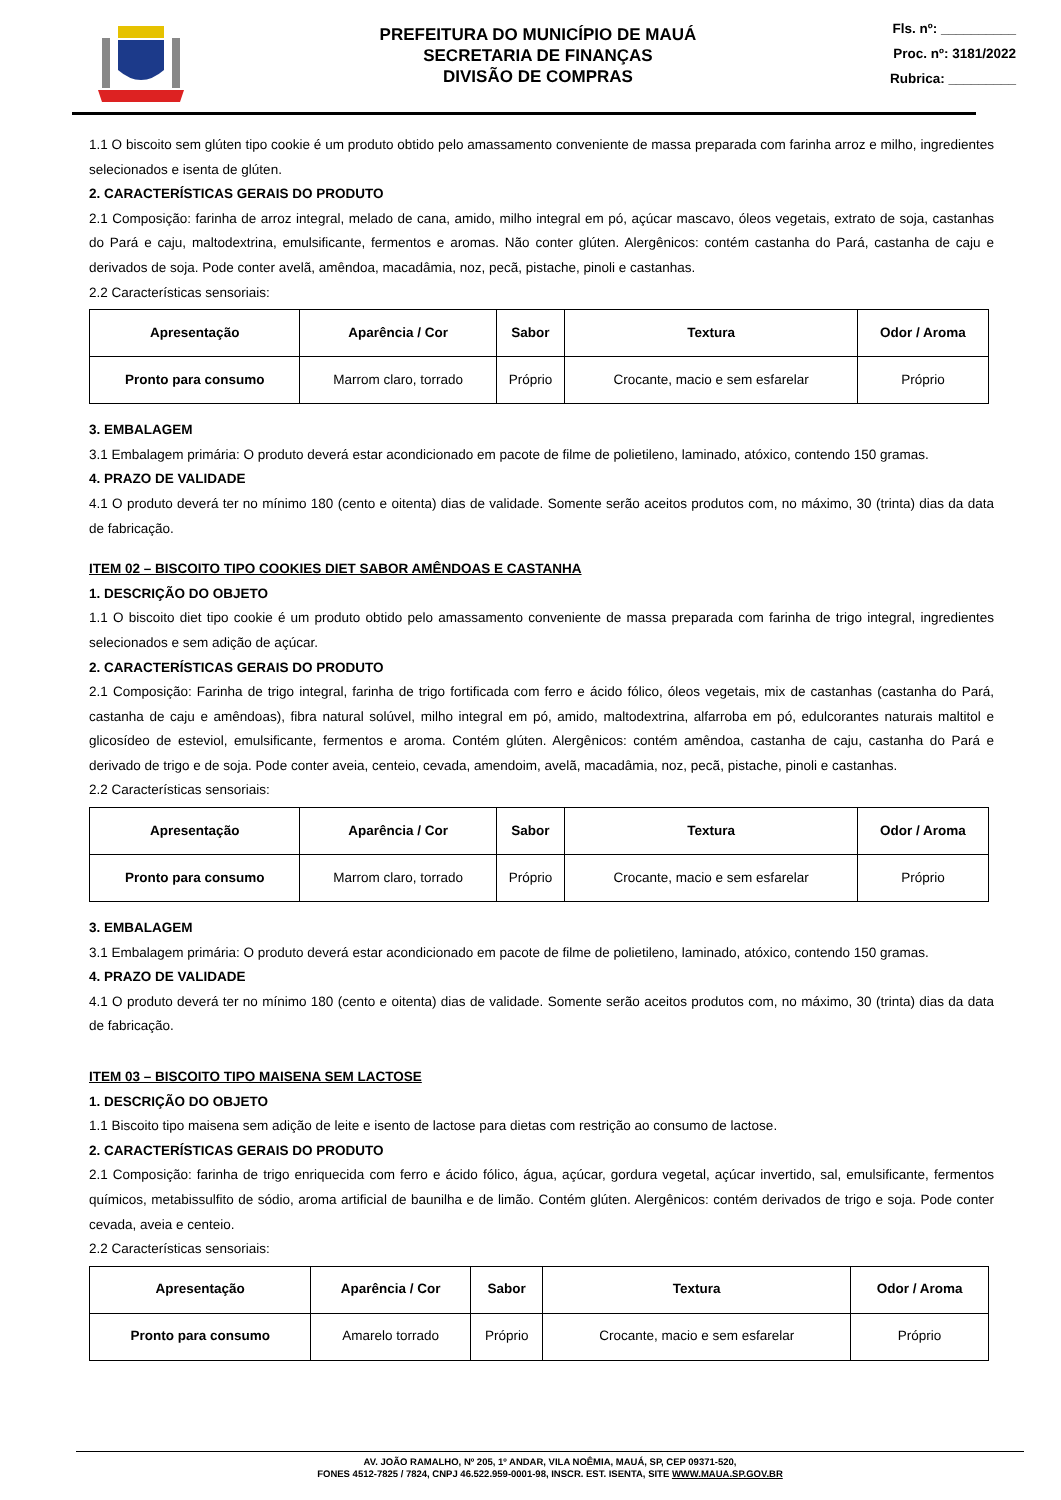PREFEITURA DO MUNICÍPIO DE MAUÁ
SECRETARIA DE FINANÇAS
DIVISÃO DE COMPRAS
Fls. nº: __________
Proc. nº: 3181/2022
Rubrica: _________
1.1 O biscoito sem glúten tipo cookie é um produto obtido pelo amassamento conveniente de massa preparada com farinha arroz e milho, ingredientes selecionados e isenta de glúten.
2. CARACTERÍSTICAS GERAIS DO PRODUTO
2.1 Composição: farinha de arroz integral, melado de cana, amido, milho integral em pó, açúcar mascavo, óleos vegetais, extrato de soja, castanhas do Pará e caju, maltodextrina, emulsificante, fermentos e aromas. Não conter glúten. Alergênicos: contém castanha do Pará, castanha de caju e derivados de soja. Pode conter avelã, amêndoa, macadâmia, noz, pecã, pistache, pinoli e castanhas.
2.2 Características sensoriais:
| Apresentação | Aparência / Cor | Sabor | Textura | Odor / Aroma |
| --- | --- | --- | --- | --- |
| Pronto para consumo | Marrom claro, torrado | Próprio | Crocante, macio e sem esfarelar | Próprio |
3. EMBALAGEM
3.1 Embalagem primária: O produto deverá estar acondicionado em pacote de filme de polietileno, laminado, atóxico, contendo 150 gramas.
4. PRAZO DE VALIDADE
4.1 O produto deverá ter no mínimo 180 (cento e oitenta) dias de validade. Somente serão aceitos produtos com, no máximo, 30 (trinta) dias da data de fabricação.
ITEM 02 – BISCOITO TIPO COOKIES DIET SABOR AMÊNDOAS E CASTANHA
1. DESCRIÇÃO DO OBJETO
1.1 O biscoito diet tipo cookie é um produto obtido pelo amassamento conveniente de massa preparada com farinha de trigo integral, ingredientes selecionados e sem adição de açúcar.
2. CARACTERÍSTICAS GERAIS DO PRODUTO
2.1 Composição: Farinha de trigo integral, farinha de trigo fortificada com ferro e ácido fólico, óleos vegetais, mix de castanhas (castanha do Pará, castanha de caju e amêndoas), fibra natural solúvel, milho integral em pó, amido, maltodextrina, alfarroba em pó, edulcorantes naturais maltitol e glicosídeo de esteviol, emulsificante, fermentos e aroma. Contém glúten. Alergênicos: contém amêndoa, castanha de caju, castanha do Pará e derivado de trigo e de soja. Pode conter aveia, centeio, cevada, amendoim, avelã, macadâmia, noz, pecã, pistache, pinoli e castanhas.
2.2 Características sensoriais:
| Apresentação | Aparência / Cor | Sabor | Textura | Odor / Aroma |
| --- | --- | --- | --- | --- |
| Pronto para consumo | Marrom claro, torrado | Próprio | Crocante, macio e sem esfarelar | Próprio |
3. EMBALAGEM
3.1 Embalagem primária: O produto deverá estar acondicionado em pacote de filme de polietileno, laminado, atóxico, contendo 150 gramas.
4. PRAZO DE VALIDADE
4.1 O produto deverá ter no mínimo 180 (cento e oitenta) dias de validade. Somente serão aceitos produtos com, no máximo, 30 (trinta) dias da data de fabricação.
ITEM 03 – BISCOITO TIPO MAISENA SEM LACTOSE
1. DESCRIÇÃO DO OBJETO
1.1 Biscoito tipo maisena sem adição de leite e isento de lactose para dietas com restrição ao consumo de lactose.
2. CARACTERÍSTICAS GERAIS DO PRODUTO
2.1 Composição: farinha de trigo enriquecida com ferro e ácido fólico, água, açúcar, gordura vegetal, açúcar invertido, sal, emulsificante, fermentos químicos, metabissulfito de sódio, aroma artificial de baunilha e de limão. Contém glúten. Alergênicos: contém derivados de trigo e soja. Pode conter cevada, aveia e centeio.
2.2 Características sensoriais:
| Apresentação | Aparência / Cor | Sabor | Textura | Odor / Aroma |
| --- | --- | --- | --- | --- |
| Pronto para consumo | Amarelo torrado | Próprio | Crocante, macio e sem esfarelar | Próprio |
AV. JOÃO RAMALHO, Nº 205, 1º ANDAR, VILA NOÊMIA, MAUÁ, SP, CEP 09371-520,
FONES 4512-7825 / 7824, CNPJ 46.522.959-0001-98, INSCR. EST. ISENTA, SITE WWW.MAUA.SP.GOV.BR